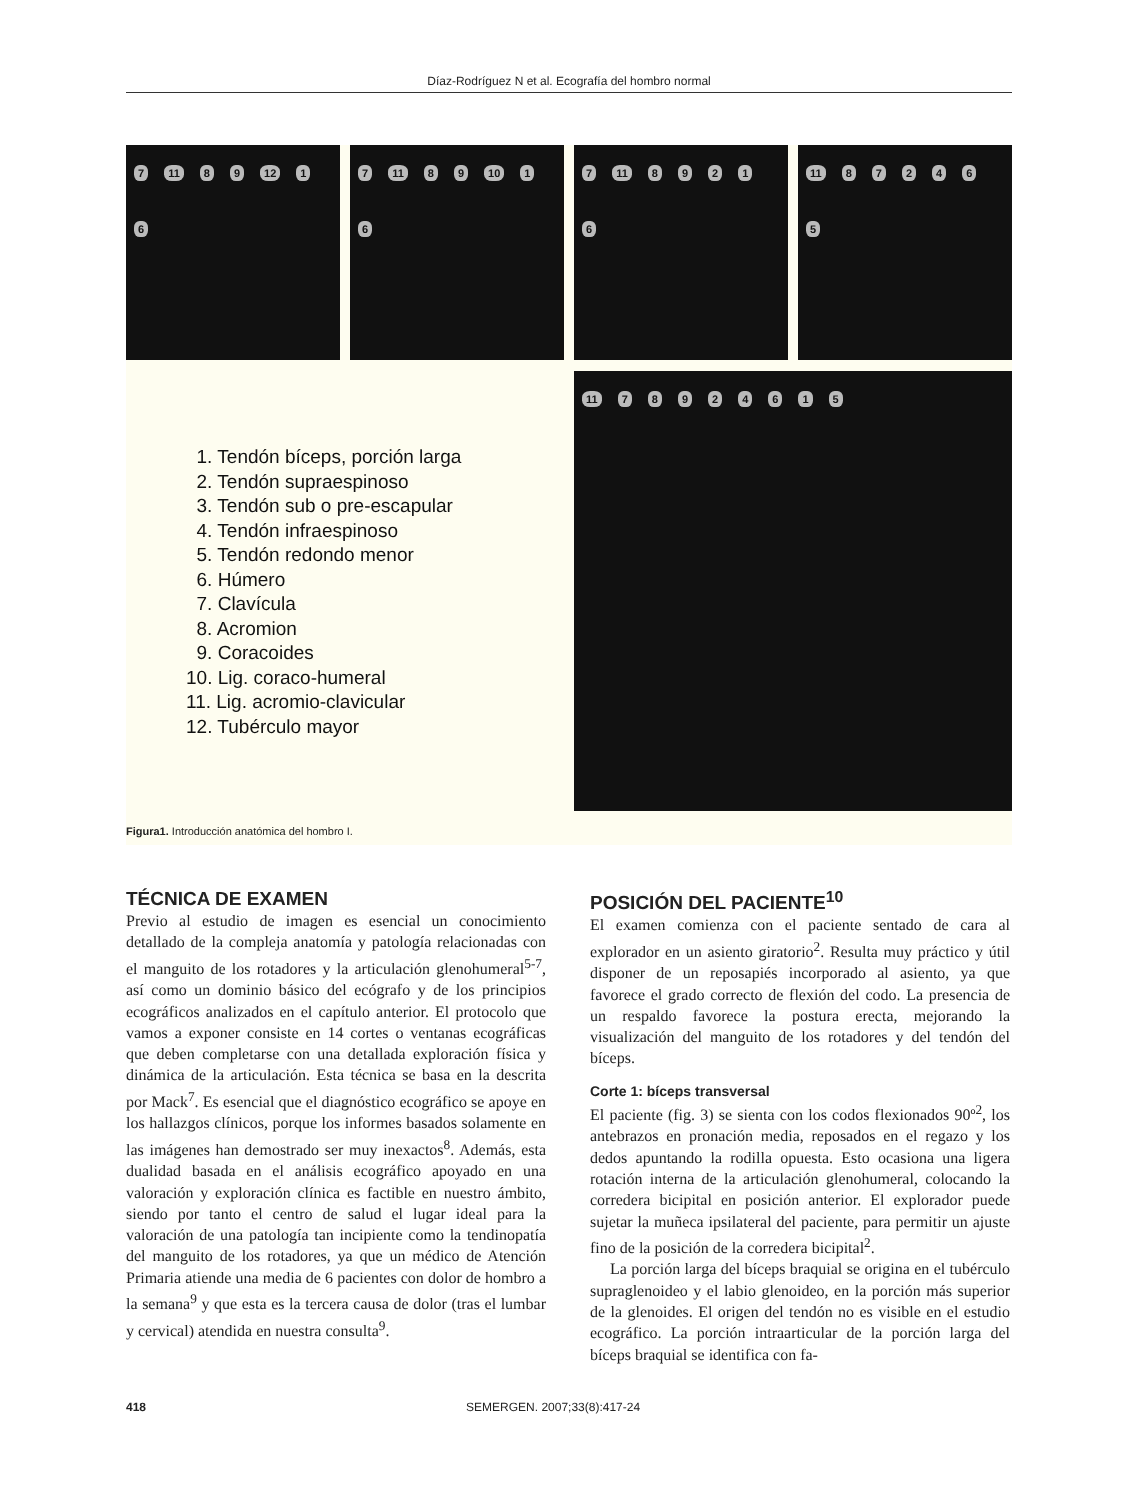Díaz-Rodríguez N et al. Ecografía del hombro normal
7 11 8 9 12 1 6 7 11 8 9 10 1 6 7 11 89216 11 872465
11 78924615
1. Tendón bíceps, porción larga
2. Tendón supraespinoso
3. Tendón sub o pre-escapular
4. Tendón infraespinoso
5. Tendón redondo menor
6. Húmero
7. Clavícula
8. Acromion
9. Coracoides
10. Lig. coraco-humeral
11. Lig. acromio-clavicular
12. Tubérculo mayor
Figura1. Introducción anatómica del hombro I.
TÉCNICA DE EXAMEN
Previo al estudio de imagen es esencial un conocimiento detallado de la compleja anatomía y patología relacionadas con el manguito de los rotadores y la articulación glenohumeral<sup>5-7</sup>, así como un dominio básico del ecógrafo y de los principios ecográficos analizados en el capítulo anterior. El protocolo que vamos a exponer consiste en 14 cortes o ventanas ecográficas que deben completarse con una detallada exploración física y dinámica de la articulación. Esta técnica se basa en la descrita por Mack<sup>7</sup>. Es esencial que el diagnóstico ecográfico se apoye en los hallazgos clínicos, porque los informes basados solamente en las imágenes han demostrado ser muy inexactos<sup>8</sup>. Además, esta dualidad basada en el análisis ecográfico apoyado en una valoración y exploración clínica es factible en nuestro ámbito, siendo por tanto el centro de salud el lugar ideal para la valoración de una patología tan incipiente como la tendinopatía del manguito de los rotadores, ya que un médico de Atención Primaria atiende una media de 6 pacientes con dolor de hombro a la semana<sup>9</sup> y que esta es la tercera causa de dolor (tras el lumbar y cervical) atendida en nuestra consulta<sup>9</sup>.
POSICIÓN DEL PACIENTE<sup>10</sup>
El examen comienza con el paciente sentado de cara al explorador en un asiento giratorio<sup>2</sup>. Resulta muy práctico y útil disponer de un reposapiés incorporado al asiento, ya que favorece el grado correcto de flexión del codo. La presencia de un respaldo favorece la postura erecta, mejorando la visualización del manguito de los rotadores y del tendón del bíceps.
Corte 1: bíceps transversal
El paciente (fig. 3) se sienta con los codos flexionados 90º<sup>2</sup>, los antebrazos en pronación media, reposados en el regazo y los dedos apuntando la rodilla opuesta. Esto ocasiona una ligera rotación interna de la articulación glenohumeral, colocando la corredera bicipital en posición anterior. El explorador puede sujetar la muñeca ipsilateral del paciente, para permitir un ajuste fino de la posición de la corredera bicipital<sup>2</sup>.
La porción larga del bíceps braquial se origina en el tubérculo supraglenoideo y el labio glenoideo, en la porción más superior de la glenoides. El origen del tendón no es visible en el estudio ecográfico. La porción intraarticular de la porción larga del bíceps braquial se identifica con fa-
418 SEMERGEN. 2007;33(8):417-24